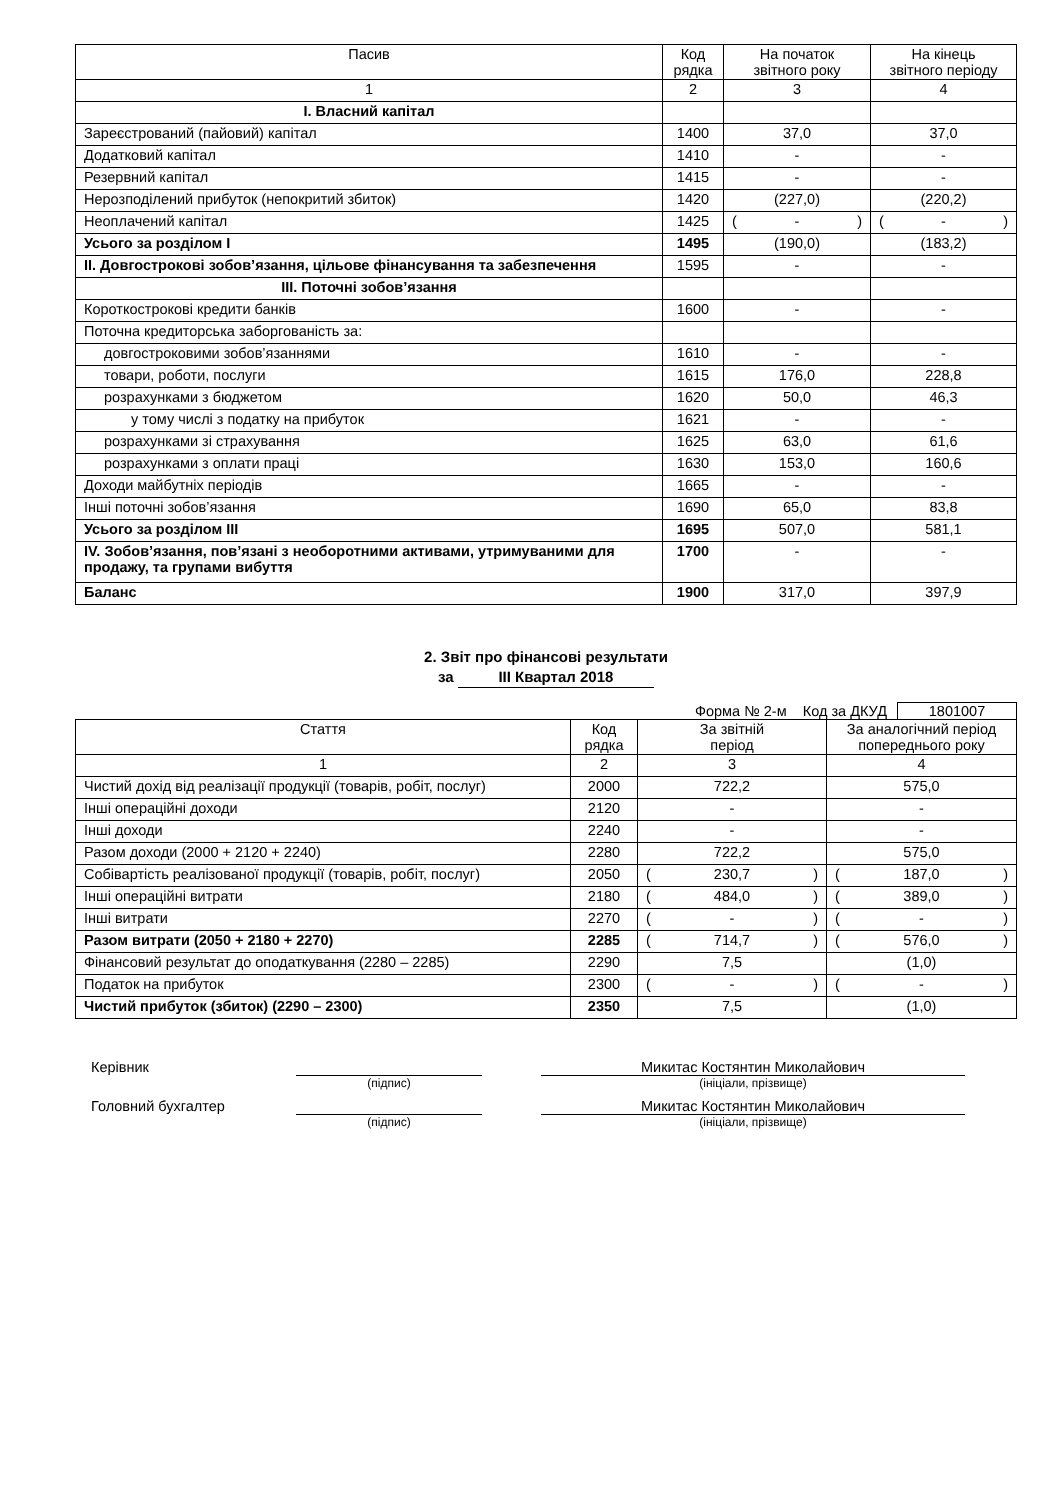| Пасив | Код рядка | На початок звітного року | На кінець звітного періоду |
| --- | --- | --- | --- |
| 1 | 2 | 3 | 4 |
| І. Власний капітал | | | |
| Зареєстрований (пайовий) капітал | 1400 | 37,0 | 37,0 |
| Додатковий капітал | 1410 | - | - |
| Резервний капітал | 1415 | - | - |
| Нерозподілений прибуток (непокритий збиток) | 1420 | (227,0) | (220,2) |
| Неоплачений капітал | 1425 | ( - ) | ( - ) |
| Усього за розділом I | 1495 | (190,0) | (183,2) |
| ІІ. Довгострокові зобов’язання, цільове фінансування та забезпечення | 1595 | - | - |
| ІІІ. Поточні зобов’язання | | | |
| Короткострокові кредити банків | 1600 | - | - |
| Поточна кредиторська заборгованість за: | | | |
| довгостроковими зобов’язаннями | 1610 | - | - |
| товари, роботи, послуги | 1615 | 176,0 | 228,8 |
| розрахунками з бюджетом | 1620 | 50,0 | 46,3 |
| у тому числі з податку на прибуток | 1621 | - | - |
| розрахунками зі страхування | 1625 | 63,0 | 61,6 |
| розрахунками з оплати праці | 1630 | 153,0 | 160,6 |
| Доходи майбутніх періодів | 1665 | - | - |
| Інші поточні зобов’язання | 1690 | 65,0 | 83,8 |
| Усього за розділом IІІ | 1695 | 507,0 | 581,1 |
| ІV. Зобов’язання, пов’язані з необоротними активами, утримуваними для продажу, та групами вибуття | 1700 | - | - |
| Баланс | 1900 | 317,0 | 397,9 |
2. Звіт про фінансові результати
за ІІІ Квартал 2018
Форма № 2-м Код за ДКУД 1801007
| Стаття | Код рядка | За звітній період | За аналогічний період попереднього року |
| --- | --- | --- | --- |
| 1 | 2 | 3 | 4 |
| Чистий дохід від реалізації продукції (товарів, робіт, послуг) | 2000 | 722,2 | 575,0 |
| Інші операційні доходи | 2120 | - | - |
| Інші доходи | 2240 | - | - |
| Разом доходи (2000 + 2120 + 2240) | 2280 | 722,2 | 575,0 |
| Собівартість реалізованої продукції (товарів, робіт, послуг) | 2050 | ( 230,7 ) | ( 187,0 ) |
| Інші операційні витрати | 2180 | ( 484,0 ) | ( 389,0 ) |
| Інші витрати | 2270 | ( - ) | ( - ) |
| Разом витрати (2050 + 2180 + 2270) | 2285 | ( 714,7 ) | ( 576,0 ) |
| Фінансовий результат до оподаткування (2280 – 2285) | 2290 | 7,5 | (1,0) |
| Податок на прибуток | 2300 | ( - ) | ( - ) |
| Чистий прибуток (збиток) (2290 – 2300) | 2350 | 7,5 | (1,0) |
Керівник Микитас Костянтин Миколайович
(підпис) (ініціали, прізвище)
Головний бухгалтер Микитас Костянтин Миколайович
(підпис) (ініціали, прізвище)